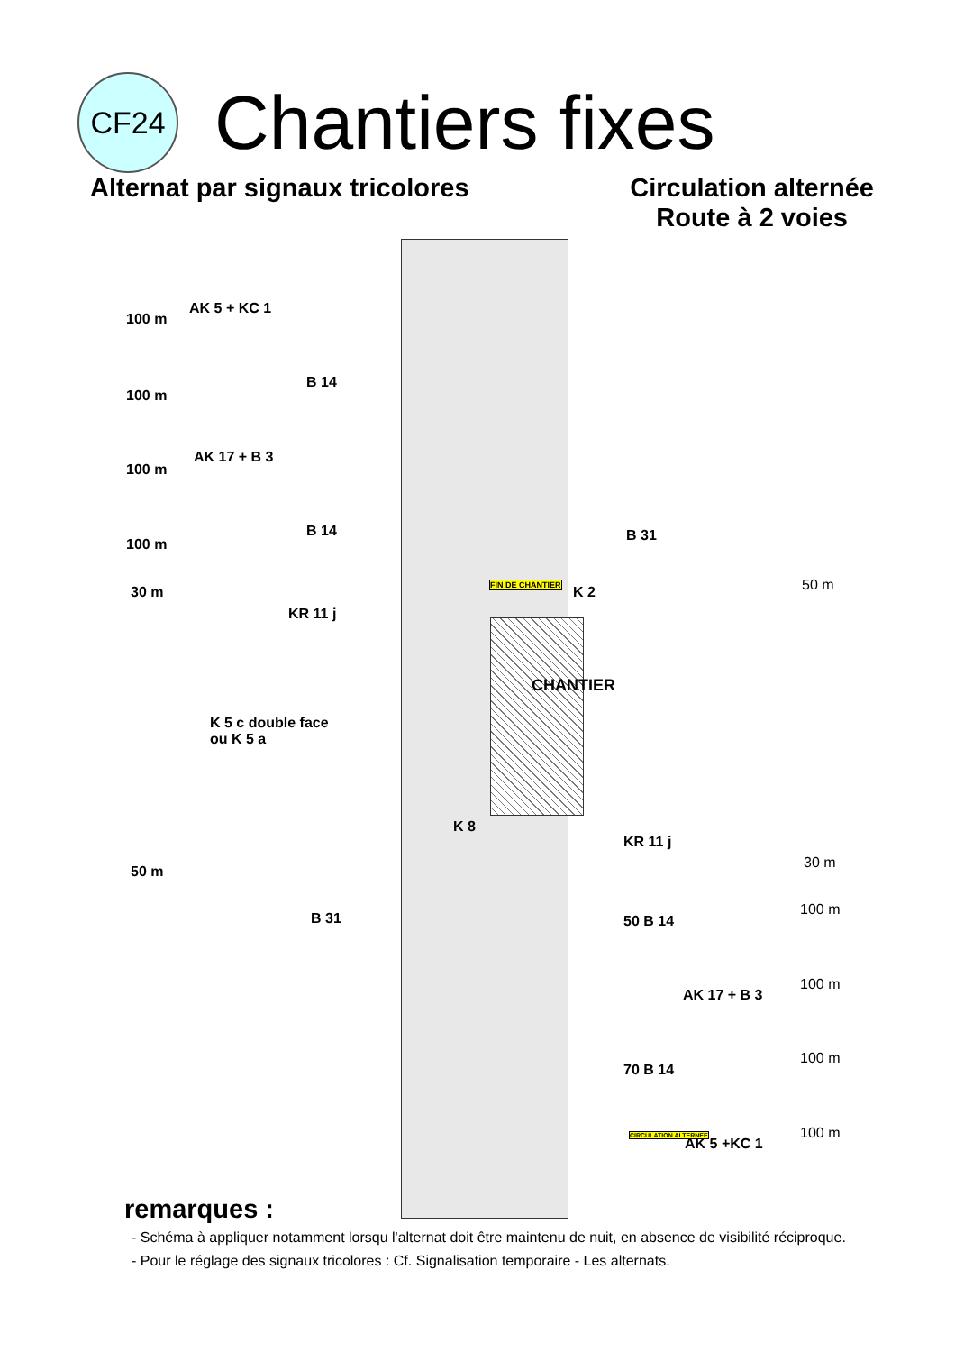CF24
Chantiers fixes
Alternat par signaux tricolores
Circulation alternée
Route à 2 voies
AK 5 + KC 1
100 m
B 14
100 m
AK 17 + B 3
100 m
B 14 B 31
100 m
FIN DE CHANTIER K 2 50 m
30 m
KR 11 j
CHANTIER
K 5 c double face
ou K 5 a
K 8
KR 11 j
30 m
50 m
B 31 50 B 14
100 m
AK 17 + B 3
100 m
70 B 14
100 m
CIRCULATION ALTERNEE
AK 5 +KC 1
100 m
remarques :
- Schéma à appliquer notamment lorsqu l'alternat doit être maintenu de nuit, en absence de visibilité réciproque.
- Pour le réglage des signaux tricolores : Cf. Signalisation temporaire - Les alternats.